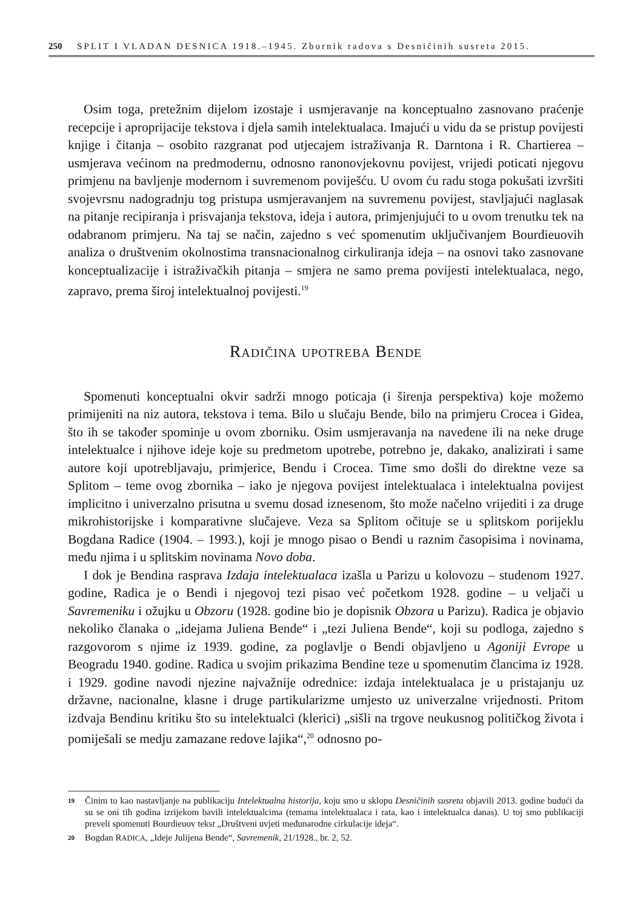250 SPLIT I VLADAN DESNICA 1918.–1945. Zbornik radova s Desničinih susreta 2015.
Osim toga, pretežnim dijelom izostaje i usmjeravanje na konceptualno zasnovano praćenje recepcije i aproprijacije tekstova i djela samih intelektualaca. Imajući u vidu da se pristup povijesti knjige i čitanja – osobito razgranat pod utjecajem istraživanja R. Darntona i R. Chartierea – usmjerava većinom na predmodernu, odnosno ranonovjekovnu povijest, vrijedi poticati njegovu primjenu na bavljenje modernom i suvremenom poviješću. U ovom ću radu stoga pokušati izvršiti svojevrsnu nadogradnju tog pristupa usmjeravanjem na suvremenu povijest, stavljajući naglasak na pitanje recipiranja i prisvajanja tekstova, ideja i autora, primjenjujući to u ovom trenutku tek na odabranom primjeru. Na taj se način, zajedno s već spomenutim uključivanjem Bourdieuovih analiza o društvenim okolnostima transnacionalnog cirkuliranja ideja – na osnovi tako zasnovane konceptualizacije i istraživačkih pitanja – smjera ne samo prema povijesti intelektualaca, nego, zapravo, prema široj intelektualnoj povijesti.<sup>19</sup>
Radičina upotreba Bende
Spomenuti konceptualni okvir sadrži mnogo poticaja (i širenja perspektiva) koje možemo primijeniti na niz autora, tekstova i tema. Bilo u slučaju Bende, bilo na primjeru Crocea i Gidea, što ih se također spominje u ovom zborniku. Osim usmjeravanja na navedene ili na neke druge intelektualce i njihove ideje koje su predmetom upotrebe, potrebno je, dakako, analizirati i same autore koji upotrebljavaju, primjerice, Bendu i Crocea. Time smo došli do direktne veze sa Splitom – teme ovog zbornika – iako je njegova povijest intelektualaca i intelektualna povijest implicitno i univerzalno prisutna u svemu dosad iznesenom, što može načelno vrijediti i za druge mikrohistorijske i komparativne slučajeve. Veza sa Splitom očituje se u splitskom porijeklu Bogdana Radice (1904. – 1993.), koji je mnogo pisao o Bendi u raznim časopisima i novinama, među njima i u splitskim novinama Novo doba.
I dok je Bendina rasprava Izdaja intelektualaca izašla u Parizu u kolovozu – studenom 1927. godine, Radica je o Bendi i njegovoj tezi pisao već početkom 1928. godine – u veljači u Savremeniku i ožujku u Obzoru (1928. godine bio je dopisnik Obzora u Parizu). Radica je objavio nekoliko članaka o „idejama Juliena Bende“ i „tezi Juliena Bende“, koji su podloga, zajedno s razgovorom s njime iz 1939. godine, za poglavlje o Bendi objavljeno u Agoniji Evrope u Beogradu 1940. godine. Radica u svojim prikazima Bendine teze u spomenutim člancima iz 1928. i 1929. godine navodi njezine najvažnije odrednice: izdaja intelektualaca je u pristajanju uz državne, nacionalne, klasne i druge partikularizme umjesto uz univerzalne vrijednosti. Pritom izdvaja Bendinu kritiku što su intelektualci (klerici) „sišli na trgove neukusnog političkog života i pomiješali se medju zamazane redove lajika“,<sup>20</sup> odnosno po-
19 Činim to kao nastavljanje na publikaciju Intelektualna historija, koju smo u sklopu Desničinih susreta objavili 2013. godine budući da su se oni tih godina izrijekom bavili intelektualcima (temama intelektualaca i rata, kao i intelektualca danas). U toj smo publikaciji preveli spomenuti Bourdieuov tekst „Društveni uvjeti međunarodne cirkulacije ideja“.
20 Bogdan RADICA, „Ideje Julijena Bende“, Savremenik, 21/1928., br. 2, 52.